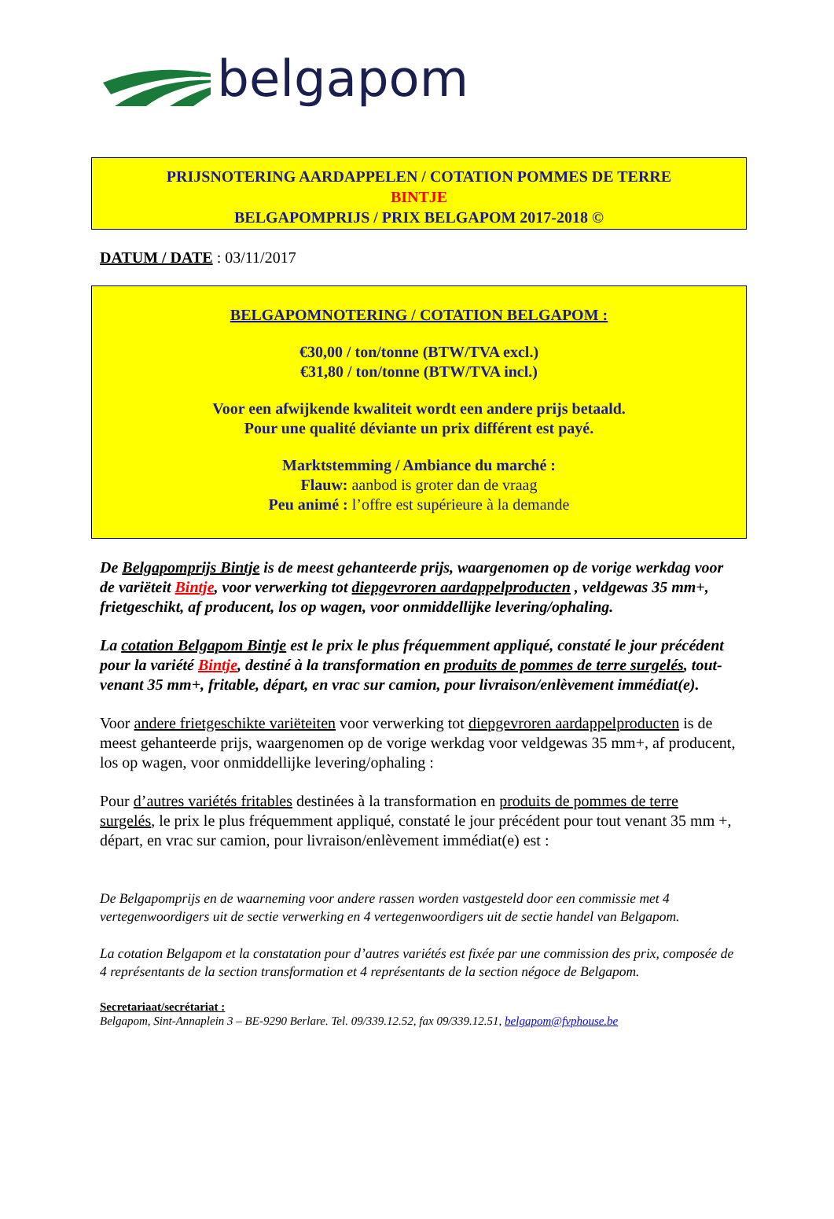belgapom
PRIJSNOTERING AARDAPPELEN / COTATION POMMES DE TERRE
BINTJE
BELGAPOMPRIJS / PRIX BELGAPOM 2017-2018 ©
DATUM / DATE : 03/11/2017
BELGAPOMNOTERING / COTATION BELGAPOM :
€30,00 / ton/tonne (BTW/TVA excl.)
€31,80 / ton/tonne (BTW/TVA incl.)
Voor een afwijkende kwaliteit wordt een andere prijs betaald.
Pour une qualité déviante un prix différent est payé.
Marktstemming / Ambiance du marché :
Flauw: aanbod is groter dan de vraag
Peu animé : l’offre est supérieure à la demande
De Belgapomprijs Bintje is de meest gehanteerde prijs, waargenomen op de vorige werkdag voor de variëteit Bintje, voor verwerking tot diepgevroren aardappelproducten , veldgewas 35 mm+, frietgeschikt, af producent, los op wagen, voor onmiddellijke levering/ophaling.
La cotation Belgapom Bintje est le prix le plus fréquemment appliqué, constaté le jour précédent pour la variété Bintje, destiné à la transformation en produits de pommes de terre surgelés, tout-venant 35 mm+, fritable, départ, en vrac sur camion, pour livraison/enlèvement immédiat(e).
Voor andere frietgeschikte variëteiten voor verwerking tot diepgevroren aardappelproducten is de meest gehanteerde prijs, waargenomen op de vorige werkdag voor veldgewas 35 mm+, af producent, los op wagen, voor onmiddellijke levering/ophaling :
Pour d’autres variétés fritables destinées à la transformation en produits de pommes de terre surgelés, le prix le plus fréquemment appliqué, constaté le jour précédent pour tout venant 35 mm +, départ, en vrac sur camion, pour livraison/enlèvement immédiat(e) est :
De Belgapomprijs en de waarneming voor andere rassen worden vastgesteld door een commissie met 4 vertegenwoordigers uit de sectie verwerking en 4 vertegenwoordigers uit de sectie handel van Belgapom.
La cotation Belgapom et la constatation pour d’autres variétés est fixée par une commission des prix, composée de 4 représentants de la section transformation et 4 représentants de la section négoce de Belgapom.
Secretariaat/secrétariat :
Belgapom, Sint-Annaplein 3 – BE-9290 Berlare. Tel. 09/339.12.52, fax 09/339.12.51, belgapom@fvphouse.be